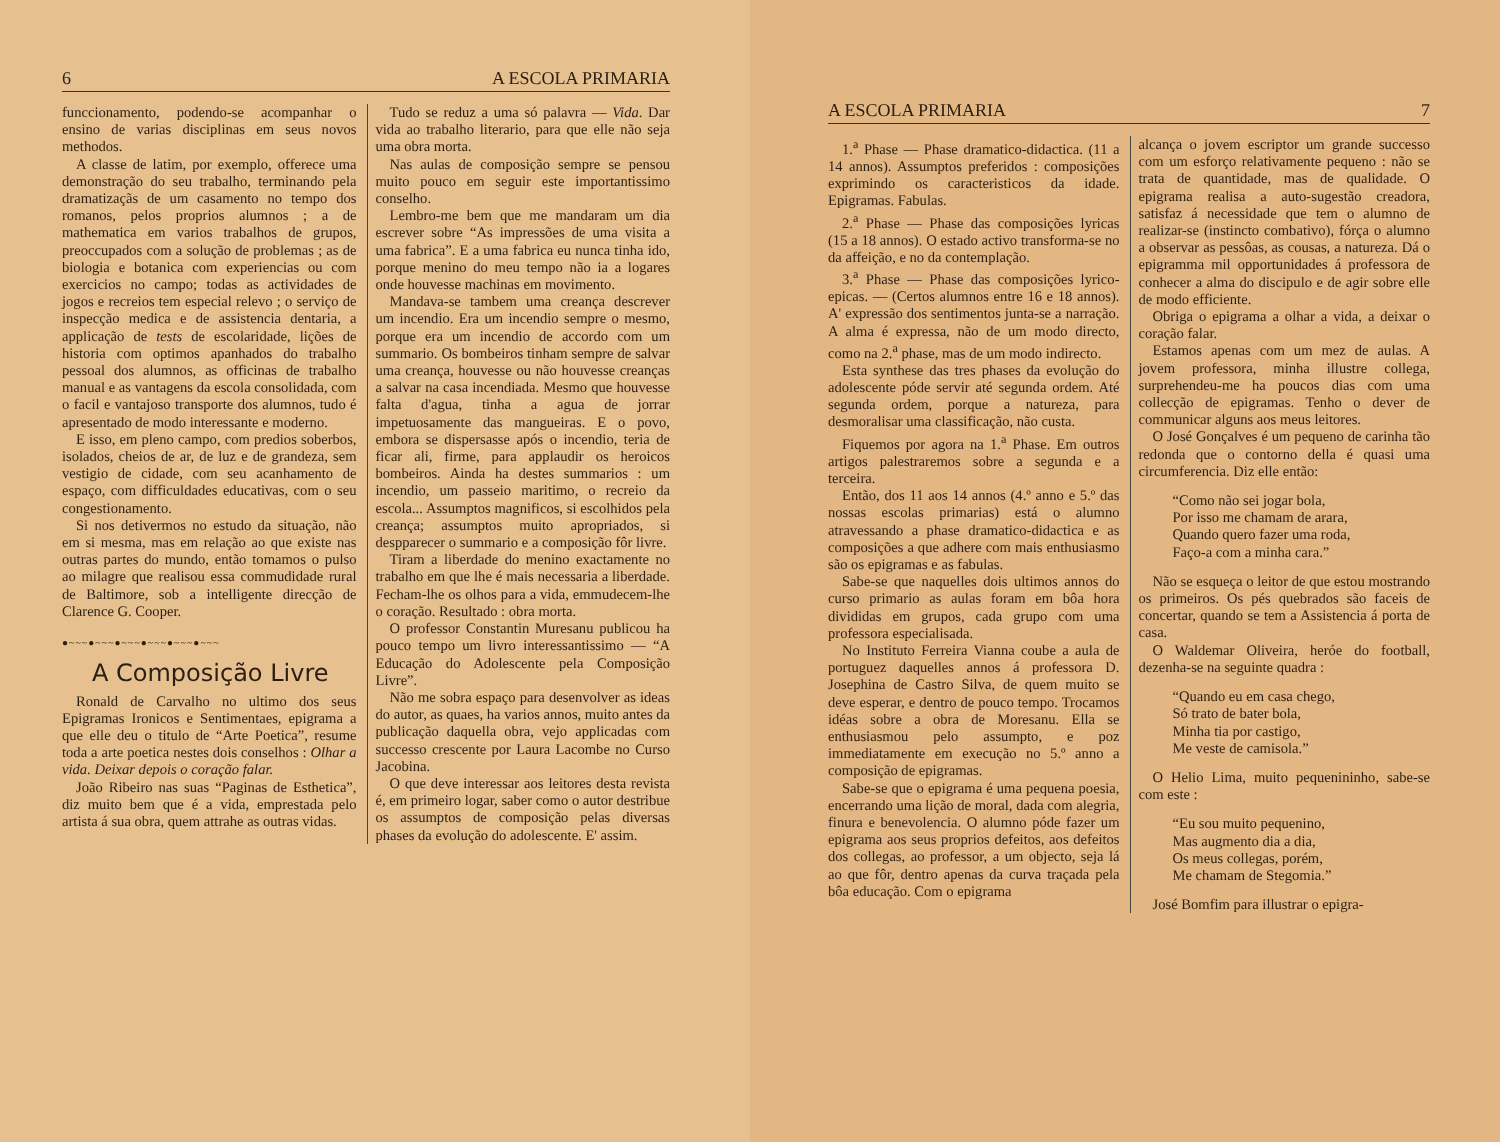6 A ESCOLA PRIMARIA
funccionamento, podendo-se acompanhar o ensino de varias disciplinas em seus novos methodos.
A classe de latim, por exemplo, offerece uma demonstração do seu trabalho, terminando pela dramatizaçãs de um casamento no tempo dos romanos, pelos proprios alumnos ; a de mathematica em varios trabalhos de grupos, preoccupados com a solução de problemas ; as de biologia e botanica com experiencias ou com exercicios no campo; todas as actividades de jogos e recreios tem especial relevo ; o serviço de inspecção medica e de assistencia dentaria, a applicação de tests de escolaridade, lições de historia com optimos apanhados do trabalho pessoal dos alumnos, as officinas de trabalho manual e as vantagens da escola consolidada, com o facil e vantajoso transporte dos alumnos, tudo é apresentado de modo interessante e moderno.
E isso, em pleno campo, com predios soberbos, isolados, cheios de ar, de luz e de grandeza, sem vestigio de cidade, com seu acanhamento de espaço, com difficuldades educativas, com o seu congestionamento.
Si nos detivermos no estudo da situação, não em si mesma, mas em relação ao que existe nas outras partes do mundo, então tomamos o pulso ao milagre que realisou essa commudidade rural de Baltimore, sob a intelligente direcção de Clarence G. Cooper.
●~~~●~~~●~~~●~~~●~~~●~~~
A Composição Livre
Ronald de Carvalho no ultimo dos seus Epigramas Ironicos e Sentimentaes, epigrama a que elle deu o titulo de “Arte Poetica”, resume toda a arte poetica nestes dois conselhos : Olhar a vida. Deixar depois o coração falar.
João Ribeiro nas suas “Paginas de Esthetica”, diz muito bem que é a vida, emprestada pelo artista á sua obra, quem attrahe as outras vidas.
Tudo se reduz a uma só palavra — Vida. Dar vida ao trabalho literario, para que elle não seja uma obra morta.
Nas aulas de composição sempre se pensou muito pouco em seguir este importantissimo conselho.
Lembro-me bem que me mandaram um dia escrever sobre “As impressões de uma visita a uma fabrica”. E a uma fabrica eu nunca tinha ido, porque menino do meu tempo não ia a logares onde houvesse machinas em movimento.
Mandava-se tambem uma creança descrever um incendio. Era um incendio sempre o mesmo, porque era um incendio de accordo com um summario. Os bombeiros tinham sempre de salvar uma creança, houvesse ou não houvesse creanças a salvar na casa incendiada. Mesmo que houvesse falta d'agua, tinha a agua de jorrar impetuosamente das mangueiras. E o povo, embora se dispersasse após o incendio, teria de ficar ali, firme, para applaudir os heroicos bombeiros. Ainda ha destes summarios : um incendio, um passeio maritimo, o recreio da escola... Assumptos magnificos, si escolhidos pela creança; assumptos muito apropriados, si despparecer o summario e a composição fôr livre.
Tiram a liberdade do menino exactamente no trabalho em que lhe é mais necessaria a liberdade. Fecham-lhe os olhos para a vida, emmudecem-lhe o coração. Resultado : obra morta.
O professor Constantin Muresanu publicou ha pouco tempo um livro interessantissimo — “A Educação do Adolescente pela Composição Livre”.
Não me sobra espaço para desenvolver as ideas do autor, as quaes, ha varios annos, muito antes da publicação daquella obra, vejo applicadas com successo crescente por Laura Lacombe no Curso Jacobina.
O que deve interessar aos leitores desta revista é, em primeiro logar, saber como o autor destribue os assumptos de composição pelas diversas phases da evolução do adolescente. E' assim.
A ESCOLA PRIMARIA 7
1.<sup>a</sup> Phase — Phase dramatico-didactica. (11 a 14 annos). Assumptos preferidos : composições exprimindo os caracteristicos da idade. Epigramas. Fabulas.
2.<sup>a</sup> Phase — Phase das composições lyricas (15 a 18 annos). O estado activo transforma-se no da affeição, e no da contemplação.
3.<sup>a</sup> Phase — Phase das composições lyrico-epicas. — (Certos alumnos entre 16 e 18 annos). A' expressão dos sentimentos junta-se a narração. A alma é expressa, não de um modo directo, como na 2.<sup>a</sup> phase, mas de um modo indirecto.
Esta synthese das tres phases da evolução do adolescente póde servir até segunda ordem. Até segunda ordem, porque a natureza, para desmoralisar uma classificação, não custa.
Fiquemos por agora na 1.<sup>a</sup> Phase. Em outros artigos palestraremos sobre a segunda e a terceira.
Então, dos 11 aos 14 annos (4.º anno e 5.º das nossas escolas primarias) está o alumno atravessando a phase dramatico-didactica e as composições a que adhere com mais enthusiasmo são os epigramas e as fabulas.
Sabe-se que naquelles dois ultimos annos do curso primario as aulas foram em bôa hora divididas em grupos, cada grupo com uma professora especialisada.
No Instituto Ferreira Vianna coube a aula de portuguez daquelles annos á professora D. Josephina de Castro Silva, de quem muito se deve esperar, e dentro de pouco tempo. Trocamos idéas sobre a obra de Moresanu. Ella se enthusiasmou pelo assumpto, e poz immediatamente em execução no 5.º anno a composição de epigramas.
Sabe-se que o epigrama é uma pequena poesia, encerrando uma lição de moral, dada com alegria, finura e benevolencia. O alumno póde fazer um epigrama aos seus proprios defeitos, aos defeitos dos collegas, ao professor, a um objecto, seja lá ao que fôr, dentro apenas da curva traçada pela bôa educação. Com o epigrama
alcança o jovem escriptor um grande successo com um esforço relativamente pequeno : não se trata de quantidade, mas de qualidade. O epigrama realisa a auto-sugestão creadora, satisfaz á necessidade que tem o alumno de realizar-se (instincto combativo), fórça o alumno a observar as pessôas, as cousas, a natureza. Dá o epigramma mil opportunidades á professora de conhecer a alma do discipulo e de agir sobre elle de modo efficiente.
Obriga o epigrama a olhar a vida, a deixar o coração falar.
Estamos apenas com um mez de aulas. A jovem professora, minha illustre collega, surprehendeu-me ha poucos dias com uma collecção de epigramas. Tenho o dever de communicar alguns aos meus leitores.
O José Gonçalves é um pequeno de carinha tão redonda que o contorno della é quasi uma circumferencia. Diz elle então:
“Como não sei jogar bola,
Por isso me chamam de arara,
Quando quero fazer uma roda,
Faço-a com a minha cara.”
Não se esqueça o leitor de que estou mostrando os primeiros. Os pés quebrados são faceis de concertar, quando se tem a Assistencia á porta de casa.
O Waldemar Oliveira, heróe do football, dezenha-se na seguinte quadra :
“Quando eu em casa chego,
Só trato de bater bola,
Minha tia por castigo,
Me veste de camisola.”
O Helio Lima, muito pequenininho, sabe-se com este :
“Eu sou muito pequenino,
Mas augmento dia a dia,
Os meus collegas, porém,
Me chamam de Stegomia.”
José Bomfim para illustrar o epigra-